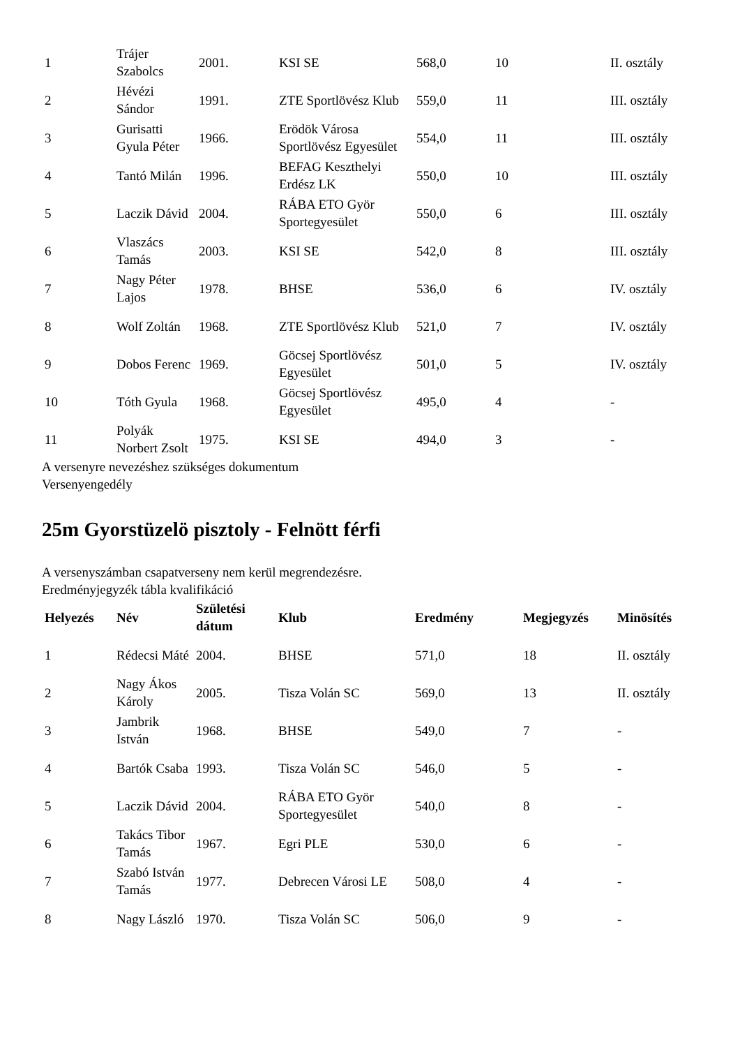| 1 | Trájer Szabolcs | 2001. | KSI SE | 568,0 | 10 | II. osztály |
| 2 | Hévézi Sándor | 1991. | ZTE Sportlövész Klub | 559,0 | 11 | III. osztály |
| 3 | Gurisatti Gyula Péter | 1966. | Erödök Városa Sportlövész Egyesület | 554,0 | 11 | III. osztály |
| 4 | Tantó Milán | 1996. | BEFAG Keszthelyi Erdész LK | 550,0 | 10 | III. osztály |
| 5 | Laczik Dávid | 2004. | RÁBA ETO Györ Sportegyesület | 550,0 | 6 | III. osztály |
| 6 | Vlaszács Tamás | 2003. | KSI SE | 542,0 | 8 | III. osztály |
| 7 | Nagy Péter Lajos | 1978. | BHSE | 536,0 | 6 | IV. osztály |
| 8 | Wolf Zoltán | 1968. | ZTE Sportlövész Klub | 521,0 | 7 | IV. osztály |
| 9 | Dobos Ferenc | 1969. | Göcsej Sportlövész Egyesület | 501,0 | 5 | IV. osztály |
| 10 | Tóth Gyula | 1968. | Göcsej Sportlövész Egyesület | 495,0 | 4 | - |
| 11 | Polyák Norbert Zsolt | 1975. | KSI SE | 494,0 | 3 | - |
A versenyre nevezéshez szükséges dokumentum
Versenyengedély
25m Gyorstüzelö pisztoly - Felnött férfi
A versenyszámban csapatverseny nem kerül megrendezésre.
Eredményjegyzék tábla kvalifikáció
| Helyezés | Név | Születési dátum | Klub | Eredmény | Megjegyzés | Minösítés |
| --- | --- | --- | --- | --- | --- | --- |
| 1 | Rédecsi Máté | 2004. | BHSE | 571,0 | 18 | II. osztály |
| 2 | Nagy Ákos Károly | 2005. | Tisza Volán SC | 569,0 | 13 | II. osztály |
| 3 | Jambrik István | 1968. | BHSE | 549,0 | 7 | - |
| 4 | Bartók Csaba | 1993. | Tisza Volán SC | 546,0 | 5 | - |
| 5 | Laczik Dávid | 2004. | RÁBA ETO Györ Sportegyesület | 540,0 | 8 | - |
| 6 | Takács Tibor Tamás | 1967. | Egri PLE | 530,0 | 6 | - |
| 7 | Szabó István Tamás | 1977. | Debrecen Városi LE | 508,0 | 4 | - |
| 8 | Nagy László | 1970. | Tisza Volán SC | 506,0 | 9 | - |